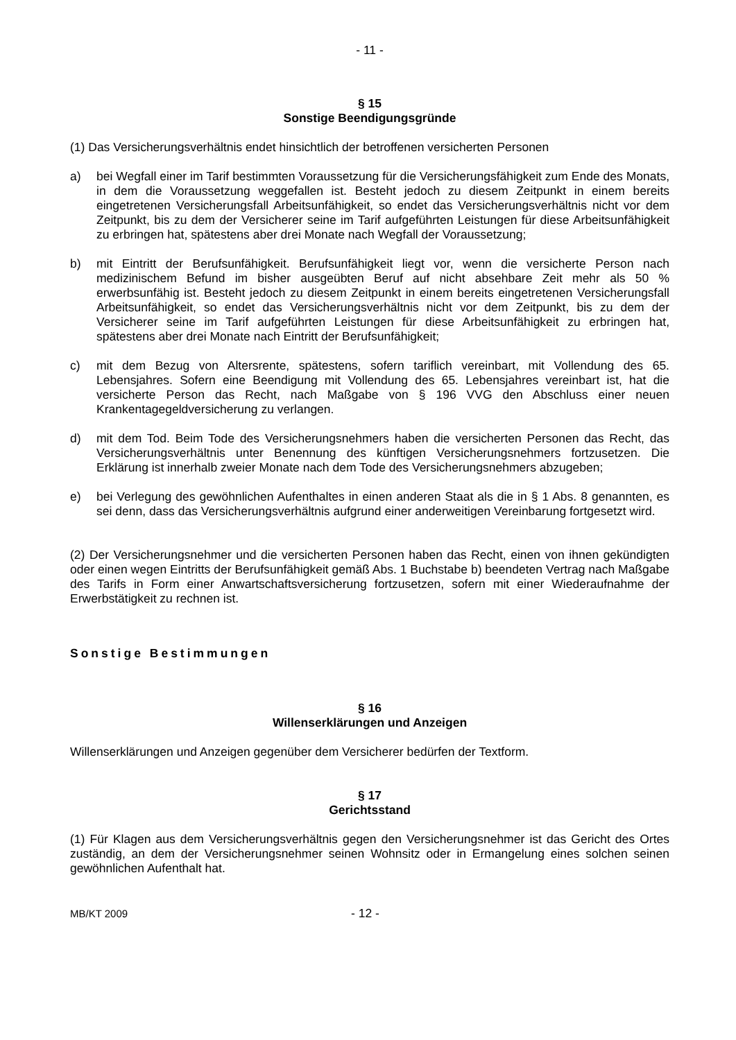- 11 -
§ 15
Sonstige Beendigungsgründe
(1) Das Versicherungsverhältnis endet hinsichtlich der betroffenen versicherten Personen
a) bei Wegfall einer im Tarif bestimmten Voraussetzung für die Versicherungsfähigkeit zum Ende des Monats, in dem die Voraussetzung weggefallen ist. Besteht jedoch zu diesem Zeitpunkt in einem bereits eingetretenen Versicherungsfall Arbeitsunfähigkeit, so endet das Versicherungsverhältnis nicht vor dem Zeitpunkt, bis zu dem der Versicherer seine im Tarif aufgeführten Leistungen für diese Arbeitsunfähigkeit zu erbringen hat, spätestens aber drei Monate nach Wegfall der Voraussetzung;
b) mit Eintritt der Berufsunfähigkeit. Berufsunfähigkeit liegt vor, wenn die versicherte Person nach medizinischem Befund im bisher ausgeübten Beruf auf nicht absehbare Zeit mehr als 50 % erwerbsunfähig ist. Besteht jedoch zu diesem Zeitpunkt in einem bereits eingetretenen Versicherungsfall Arbeitsunfähigkeit, so endet das Versicherungsverhältnis nicht vor dem Zeitpunkt, bis zu dem der Versicherer seine im Tarif aufgeführten Leistungen für diese Arbeitsunfähigkeit zu erbringen hat, spätestens aber drei Monate nach Eintritt der Berufsunfähigkeit;
c) mit dem Bezug von Altersrente, spätestens, sofern tariflich vereinbart, mit Vollendung des 65. Lebensjahres. Sofern eine Beendigung mit Vollendung des 65. Lebensjahres vereinbart ist, hat die versicherte Person das Recht, nach Maßgabe von § 196 VVG den Abschluss einer neuen Krankentagegeldversicherung zu verlangen.
d) mit dem Tod. Beim Tode des Versicherungsnehmers haben die versicherten Personen das Recht, das Versicherungsverhältnis unter Benennung des künftigen Versicherungsnehmers fortzusetzen. Die Erklärung ist innerhalb zweier Monate nach dem Tode des Versicherungsnehmers abzugeben;
e) bei Verlegung des gewöhnlichen Aufenthaltes in einen anderen Staat als die in § 1 Abs. 8 genannten, es sei denn, dass das Versicherungsverhältnis aufgrund einer anderweitigen Vereinbarung fortgesetzt wird.
(2) Der Versicherungsnehmer und die versicherten Personen haben das Recht, einen von ihnen gekündigten oder einen wegen Eintritts der Berufsunfähigkeit gemäß Abs. 1 Buchstabe b) beendeten Vertrag nach Maßgabe des Tarifs in Form einer Anwartschaftsversicherung fortzusetzen, sofern mit einer Wiederaufnahme der Erwerbstätigkeit zu rechnen ist.
Sonstige Bestimmungen
§ 16
Willenserklärungen und Anzeigen
Willenserklärungen und Anzeigen gegenüber dem Versicherer bedürfen der Textform.
§ 17
Gerichtsstand
(1) Für Klagen aus dem Versicherungsverhältnis gegen den Versicherungsnehmer ist das Gericht des Ortes zuständig, an dem der Versicherungsnehmer seinen Wohnsitz oder in Ermangelung eines solchen seinen gewöhnlichen Aufenthalt hat.
MB/KT 2009 - 12 -